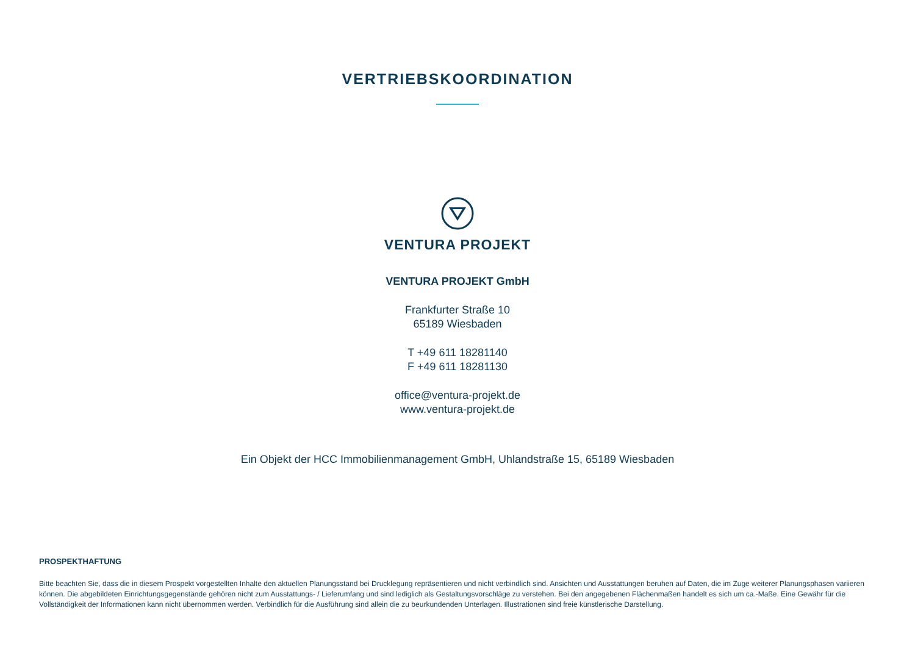VERTRIEBSKOORDINATION
VENTURA PROJEKT
VENTURA PROJEKT GmbH
Frankfurter Straße 10
65189 Wiesbaden
T +49 611 18281140
F +49 611 18281130
office@ventura-projekt.de
www.ventura-projekt.de
Ein Objekt der HCC Immobilienmanagement GmbH, Uhlandstraße 15, 65189 Wiesbaden
PROSPEKTHAFTUNG
Bitte beachten Sie, dass die in diesem Prospekt vorgestellten Inhalte den aktuellen Planungsstand bei Drucklegung repräsentieren und nicht verbindlich sind. Ansichten und Ausstattungen beruhen auf Daten, die im Zuge weiterer Planungsphasen variieren können. Die abgebildeten Einrichtungsgegenstände gehören nicht zum Ausstattungs- / Lieferumfang und sind lediglich als Gestaltungsvorschläge zu verstehen. Bei den angegebenen Flächenmaßen handelt es sich um ca.-Maße. Eine Gewähr für die Vollständigkeit der Informationen kann nicht übernommen werden. Verbindlich für die Ausführung sind allein die zu beurkundenden Unterlagen. Illustrationen sind freie künstlerische Darstellung.